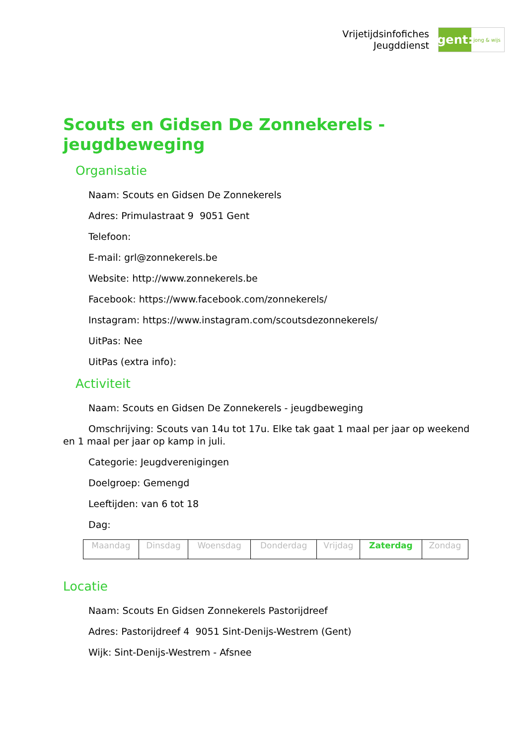Vrijetijdsinfofiches
Jeugddienst
gent:
jong & wijs
Scouts en Gidsen De Zonnekerels - jeugdbeweging
Organisatie
Naam: Scouts en Gidsen De Zonnekerels
Adres: Primulastraat 9 9051 Gent
Telefoon:
E-mail: grl@zonnekerels.be
Website: http://www.zonnekerels.be
Facebook: https://www.facebook.com/zonnekerels/
Instagram: https://www.instagram.com/scoutsdezonnekerels/
UitPas: Nee
UitPas (extra info):
Activiteit
Naam: Scouts en Gidsen De Zonnekerels - jeugdbeweging
Omschrijving: Scouts van 14u tot 17u. Elke tak gaat 1 maal per jaar op weekend en 1 maal per jaar op kamp in juli.
Categorie: Jeugdverenigingen
Doelgroep: Gemengd
Leeftijden: van 6 tot 18
Dag:
| Maandag | Dinsdag | Woensdag | Donderdag | Vrijdag | Zaterdag | Zondag |
Locatie
Naam: Scouts En Gidsen Zonnekerels Pastorijdreef
Adres: Pastorijdreef 4 9051 Sint-Denijs-Westrem (Gent)
Wijk: Sint-Denijs-Westrem - Afsnee